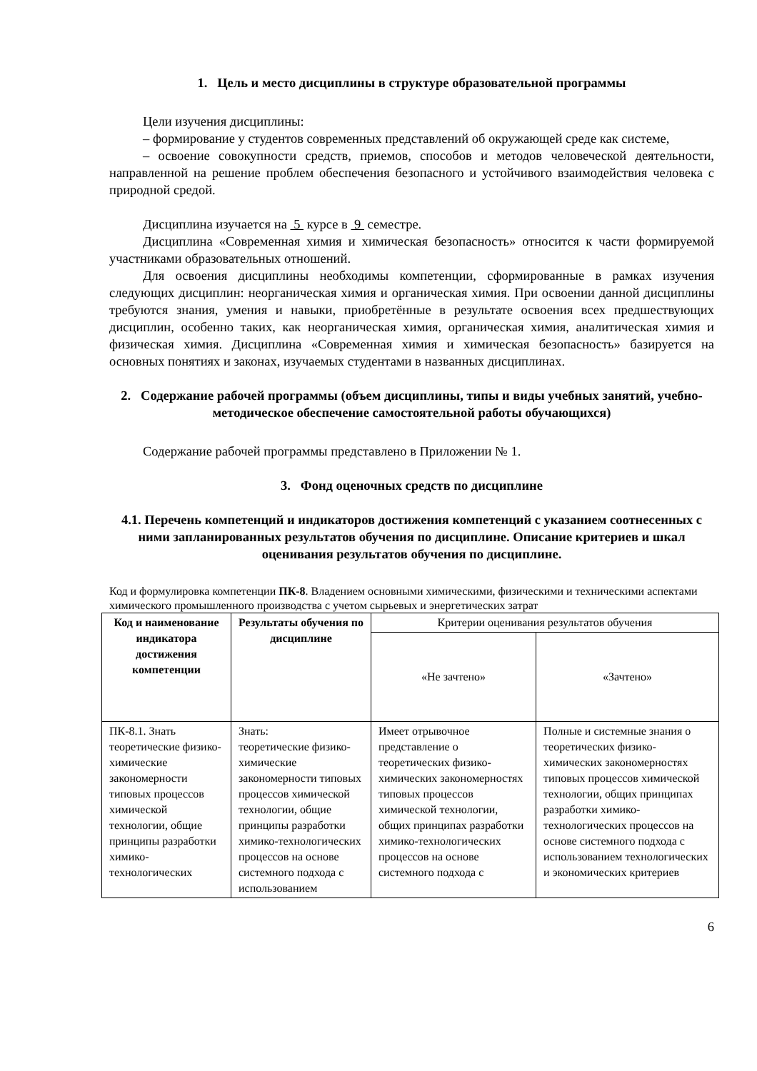1. Цель и место дисциплины в структуре образовательной программы
Цели изучения дисциплины:
– формирование у студентов современных представлений об окружающей среде как системе,
– освоение совокупности средств, приемов, способов и методов человеческой деятельности, направленной на решение проблем обеспечения безопасного и устойчивого взаимодействия человека с природной средой.
Дисциплина изучается на 5 курсе в 9 семестре.
Дисциплина «Современная химия и химическая безопасность» относится к части формируемой участниками образовательных отношений.
Для освоения дисциплины необходимы компетенции, сформированные в рамках изучения следующих дисциплин: неорганическая химия и органическая химия. При освоении данной дисциплины требуются знания, умения и навыки, приобретённые в результате освоения всех предшествующих дисциплин, особенно таких, как неорганическая химия, органическая химия, аналитическая химия и физическая химия. Дисциплина «Современная химия и химическая безопасность» базируется на основных понятиях и законах, изучаемых студентами в названных дисциплинах.
2. Содержание рабочей программы (объем дисциплины, типы и виды учебных занятий, учебно-методическое обеспечение самостоятельной работы обучающихся)
Содержание рабочей программы представлено в Приложении № 1.
3. Фонд оценочных средств по дисциплине
4.1. Перечень компетенций и индикаторов достижения компетенций с указанием соотнесенных с ними запланированных результатов обучения по дисциплине. Описание критериев и шкал оценивания результатов обучения по дисциплине.
Код и формулировка компетенции ПК-8. Владением основными химическими, физическими и техническими аспектами химического промышленного производства с учетом сырьевых и энергетических затрат
| Код и наименование индикатора достижения компетенции | Результаты обучения по дисциплине | Критерии оценивания результатов обучения | |
| | | «Не зачтено» | «Зачтено» |
| ПК-8.1. Знать теоретические физико-химические закономерности типовых процессов химической технологии, общие принципы разработки химико-технологических | Знать: теоретические физико-химические закономерности типовых процессов химической технологии, общие принципы разработки химико-технологических процессов на основе системного подхода с использованием | Имеет отрывочное представление о теоретических физико-химических закономерностях типовых процессов химической технологии, общих принципах разработки химико-технологических процессов на основе системного подхода с | Полные и системные знания о теоретических физико-химических закономерностях типовых процессов химической технологии, общих принципах разработки химико-технологических процессов на основе системного подхода с использованием технологических и экономических критериев |
6